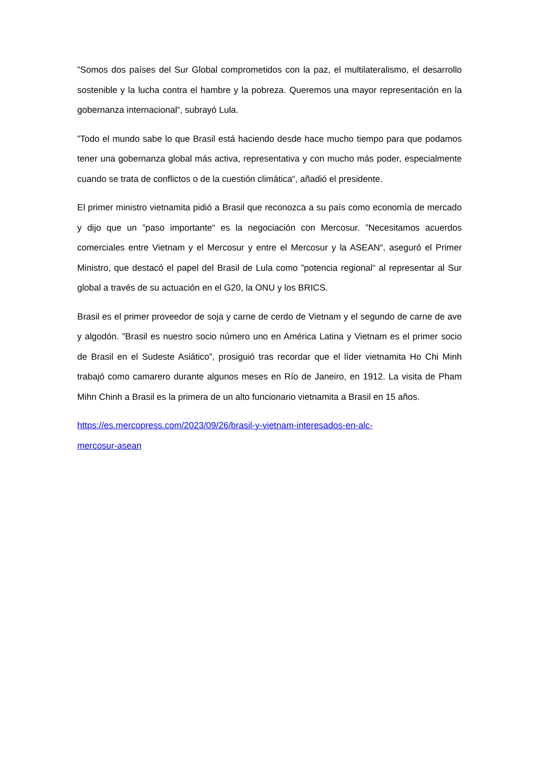”Somos dos países del Sur Global comprometidos con la paz, el multilateralismo, el desarrollo sostenible y la lucha contra el hambre y la pobreza. Queremos una mayor representación en la gobernanza internacional“, subrayó Lula.
”Todo el mundo sabe lo que Brasil está haciendo desde hace mucho tiempo para que podamos tener una gobernanza global más activa, representativa y con mucho más poder, especialmente cuando se trata de conflictos o de la cuestión climática“, añadió el presidente.
El primer ministro vietnamita pidió a Brasil que reconozca a su país como economía de mercado y dijo que un ”paso importante“ es la negociación con Mercosur. ”Necesitamos acuerdos comerciales entre Vietnam y el Mercosur y entre el Mercosur y la ASEAN“, aseguró el Primer Ministro, que destacó el papel del Brasil de Lula como ”potencia regional“ al representar al Sur global a través de su actuación en el G20, la ONU y los BRICS.
Brasil es el primer proveedor de soja y carne de cerdo de Vietnam y el segundo de carne de ave y algodón. ”Brasil es nuestro socio número uno en América Latina y Vietnam es el primer socio de Brasil en el Sudeste Asiático”, prosiguió tras recordar que el líder vietnamita Ho Chi Minh trabajó como camarero durante algunos meses en Río de Janeiro, en 1912. La visita de Pham Mihn Chinh a Brasil es la primera de un alto funcionario vietnamita a Brasil en 15 años.
https://es.mercopress.com/2023/09/26/brasil-y-vietnam-interesados-en-alc-
mercosur-asean